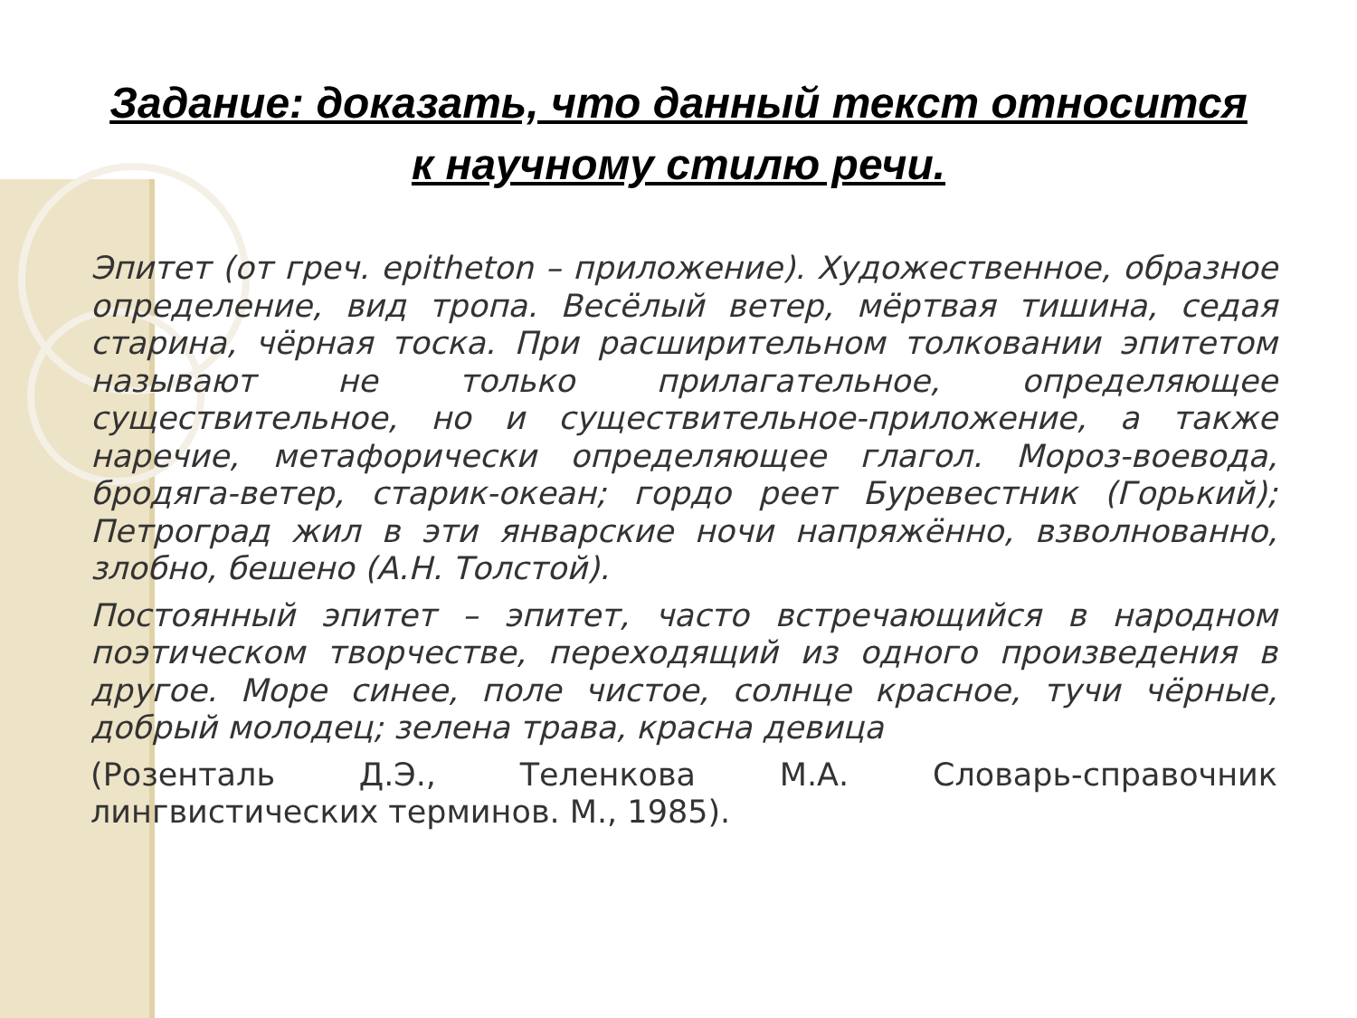Задание: доказать, что данный текст относится
к научному стилю речи.
Эпитет (от греч. epitheton – приложение). Художественное, образное определение, вид тропа. Весёлый ветер, мёртвая тишина, седая старина, чёрная тоска. При расширительном толковании эпитетом называют не только прилагательное, определяющее существительное, но и существительное-приложение, а также наречие, метафорически определяющее глагол. Мороз-воевода, бродяга-ветер, старик-океан; гордо реет Буревестник (Горький); Петроград жил в эти январские ночи напряжённо, взволнованно, злобно, бешено (А.Н. Толстой).
Постоянный эпитет – эпитет, часто встречающийся в народном поэтическом творчестве, переходящий из одного произведения в другое. Море синее, поле чистое, солнце красное, тучи чёрные, добрый молодец; зелена трава, красна девица
(Розенталь Д.Э., Теленкова М.А. Словарь-справочник лингвистических терминов. М., 1985).